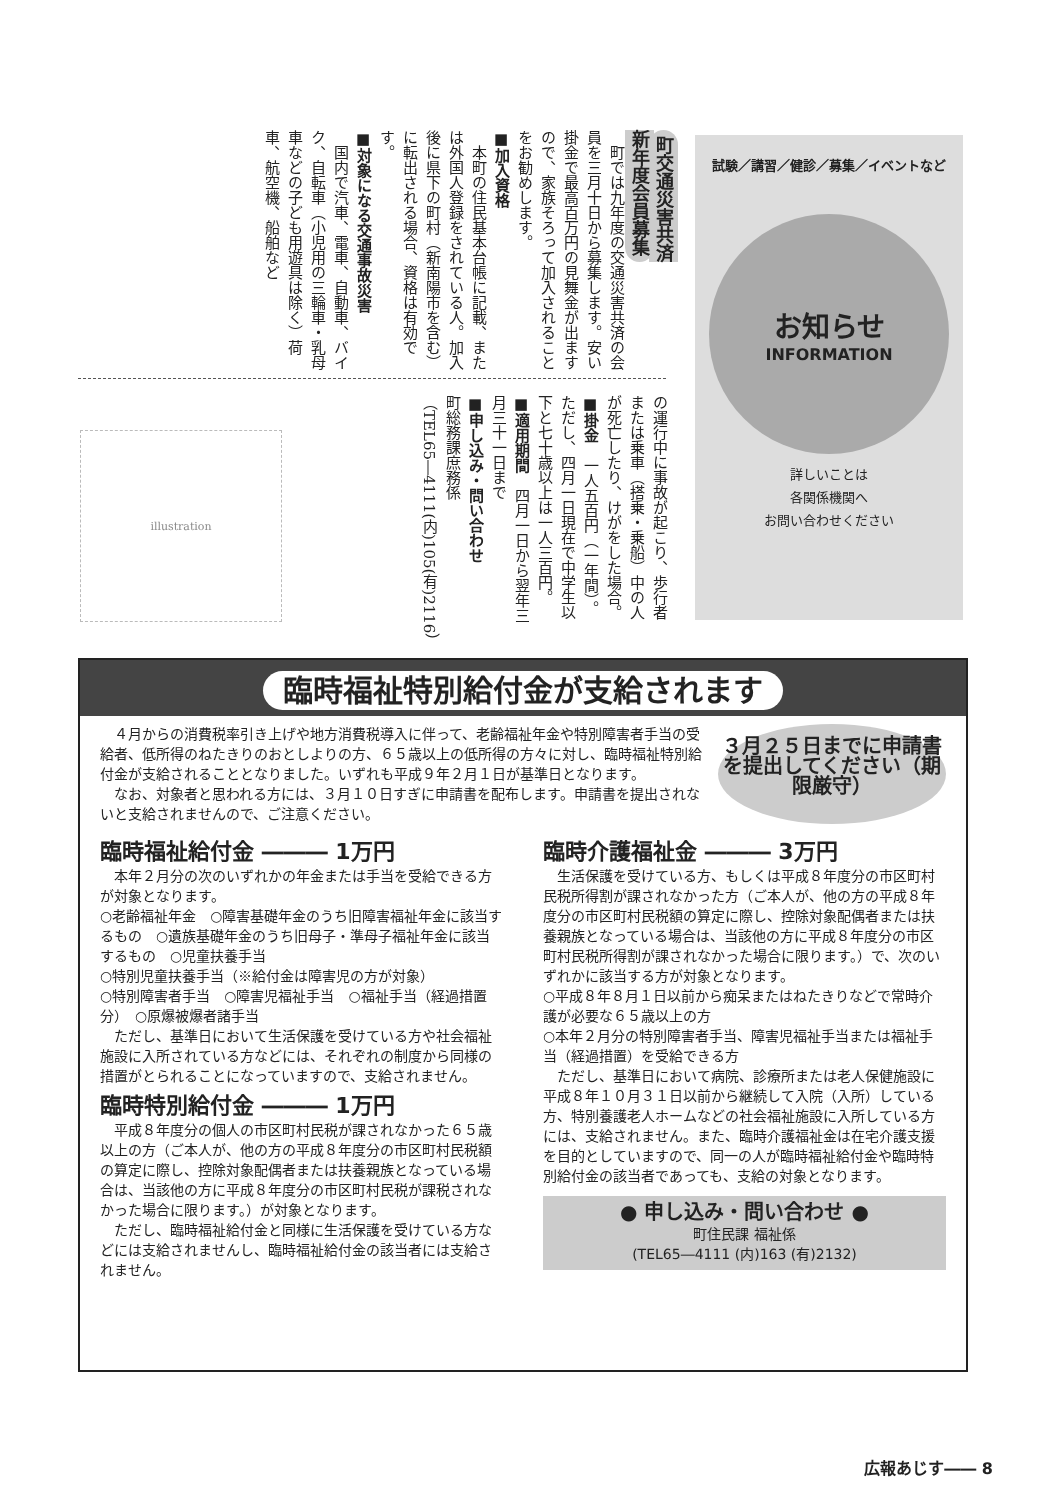町交通災害共済
新年度会員募集
　町では九年度の交通災害共済の会員を三月十日から募集します。安い掛金で最高百万円の見舞金が出ますので、家族そろって加入されることをお勧めします。
■加入資格
　本町の住民基本台帳に記載、または外国人登録をされている人。加入後に県下の町村（新南陽市を含む）に転出される場合、資格は有効です。
■対象になる交通事故災害
　国内で汽車、電車、自動車、バイク、自転車（小児用の三輪車・乳母車などの子ども用遊具は除く）荷車、航空機、船舶など
の運行中に事故が起こり、歩行者または乗車（搭乗・乗船）中の人が死亡したり、けがをした場合。
■掛金　一人五百円（一年間）。ただし、四月一日現在で中学生以下と七十歳以上は一人三百円。
■適用期間　四月一日から翌年三月三十一日まで
■申し込み・問い合わせ
町総務課庶務係（TEL65―4111(内)105(有)2116）
illustration
試験／講習／健診／募集／イベントなど
お知らせ
INFORMATION
詳しいことは
各関係機関へ
お問い合わせください
臨時福祉特別給付金が支給されます
　４月からの消費税率引き上げや地方消費税導入に伴って、老齢福祉年金や特別障害者手当の受給者、低所得のねたきりのおとしよりの方、６５歳以上の低所得の方々に対し、臨時福祉特別給付金が支給されることとなりました。いずれも平成９年２月１日が基準日となります。
　なお、対象者と思われる方には、３月１０日すぎに申請書を配布します。申請書を提出されないと支給されませんので、ご注意ください。
３月２５日までに申請書を提出してください（期限厳守）
臨時福祉給付金 ――― 1万円
　本年２月分の次のいずれかの年金または手当を受給できる方が対象となります。
○老齢福祉年金　○障害基礎年金のうち旧障害福祉年金に該当するもの　○遺族基礎年金のうち旧母子・準母子福祉年金に該当するもの　○児童扶養手当
○特別児童扶養手当（※給付金は障害児の方が対象）
○特別障害者手当　○障害児福祉手当　○福祉手当（経過措置分）　○原爆被爆者諸手当
　ただし、基準日において生活保護を受けている方や社会福祉施設に入所されている方などには、それぞれの制度から同様の措置がとられることになっていますので、支給されません。
臨時特別給付金 ――― 1万円
　平成８年度分の個人の市区町村民税が課されなかった６５歳以上の方（ご本人が、他の方の平成８年度分の市区町村民税額の算定に際し、控除対象配偶者または扶養親族となっている場合は、当該他の方に平成８年度分の市区町村民税が課税されなかった場合に限ります。）が対象となります。
　ただし、臨時福祉給付金と同様に生活保護を受けている方などには支給されませんし、臨時福祉給付金の該当者には支給されません。
臨時介護福祉金 ――― 3万円
　生活保護を受けている方、もしくは平成８年度分の市区町村民税所得割が課されなかった方（ご本人が、他の方の平成８年度分の市区町村民税額の算定に際し、控除対象配偶者または扶養親族となっている場合は、当該他の方に平成８年度分の市区町村民税所得割が課されなかった場合に限ります。）で、次のいずれかに該当する方が対象となります。
○平成８年８月１日以前から痴呆またはねたきりなどで常時介護が必要な６５歳以上の方
○本年２月分の特別障害者手当、障害児福祉手当または福祉手当（経過措置）を受給できる方
　ただし、基準日において病院、診療所または老人保健施設に平成８年１０月３１日以前から継続して入院（入所）している方、特別養護老人ホームなどの社会福祉施設に入所している方には、支給されません。また、臨時介護福祉金は在宅介護支援を目的としていますので、同一の人が臨時福祉給付金や臨時特別給付金の該当者であっても、支給の対象となります。
● 申し込み・問い合わせ ●
町住民課 福祉係
(TEL65―4111 (内)163 (有)2132)
広報あじす―― 8